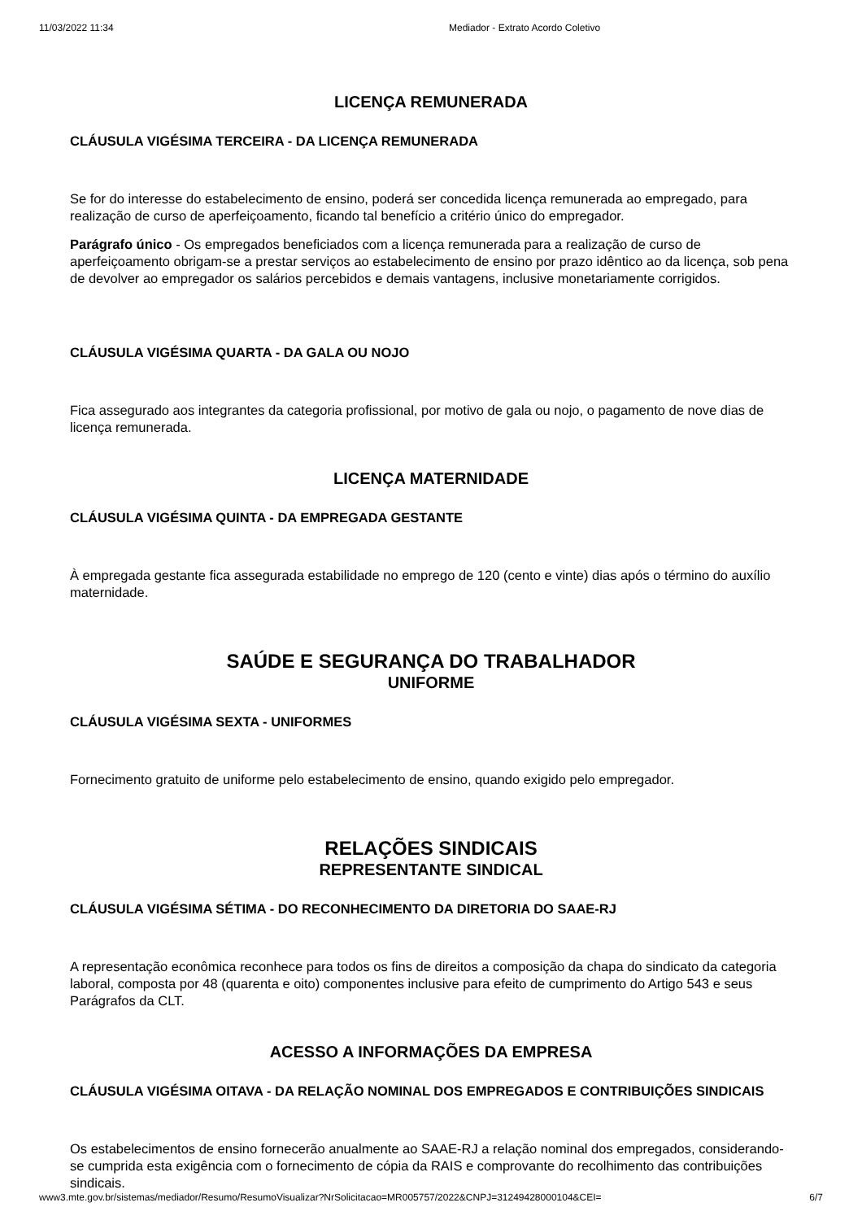11/03/2022 11:34 Mediador - Extrato Acordo Coletivo
LICENÇA REMUNERADA
CLÁUSULA VIGÉSIMA TERCEIRA - DA LICENÇA REMUNERADA
Se for do interesse do estabelecimento de ensino, poderá ser concedida licença remunerada ao empregado, para realização de curso de aperfeiçoamento, ficando tal benefício a critério único do empregador.
Parágrafo único - Os empregados beneficiados com a licença remunerada para a realização de curso de aperfeiçoamento obrigam-se a prestar serviços ao estabelecimento de ensino por prazo idêntico ao da licença, sob pena de devolver ao empregador os salários percebidos e demais vantagens, inclusive monetariamente corrigidos.
CLÁUSULA VIGÉSIMA QUARTA - DA GALA OU NOJO
Fica assegurado aos integrantes da categoria profissional, por motivo de gala ou nojo, o pagamento de nove dias de licença remunerada.
LICENÇA MATERNIDADE
CLÁUSULA VIGÉSIMA QUINTA - DA EMPREGADA GESTANTE
À empregada gestante fica assegurada estabilidade no emprego de 120 (cento e vinte) dias após o término do auxílio maternidade.
SAÚDE E SEGURANÇA DO TRABALHADOR
UNIFORME
CLÁUSULA VIGÉSIMA SEXTA - UNIFORMES
Fornecimento gratuito de uniforme pelo estabelecimento de ensino, quando exigido pelo empregador.
RELAÇÕES SINDICAIS
REPRESENTANTE SINDICAL
CLÁUSULA VIGÉSIMA SÉTIMA - DO RECONHECIMENTO DA DIRETORIA DO SAAE-RJ
A representação econômica reconhece para todos os fins de direitos a composição da chapa do sindicato da categoria laboral, composta por 48 (quarenta e oito) componentes inclusive para efeito de cumprimento do Artigo 543 e seus Parágrafos da CLT.
ACESSO A INFORMAÇÕES DA EMPRESA
CLÁUSULA VIGÉSIMA OITAVA - DA RELAÇÃO NOMINAL DOS EMPREGADOS E CONTRIBUIÇÕES SINDICAIS
Os estabelecimentos de ensino fornecerão anualmente ao SAAE-RJ a relação nominal dos empregados, considerando-se cumprida esta exigência com o fornecimento de cópia da RAIS e comprovante do recolhimento das contribuições sindicais.
www3.mte.gov.br/sistemas/mediador/Resumo/ResumoVisualizar?NrSolicitacao=MR005757/2022&CNPJ=31249428000104&CEI= 6/7